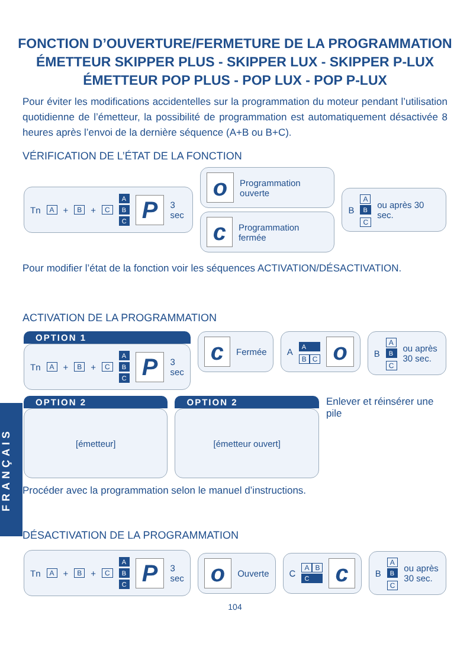FRANÇAIS
FONCTION D’OUVERTURE/FERMETURE DE LA PROGRAMMATION
ÉMETTEUR SKIPPER PLUS - SKIPPER LUX - SKIPPER P-LUX
ÉMETTEUR POP PLUS - POP LUX - POP P-LUX
Pour éviter les modifications accidentelles sur la programmation du moteur pendant l’utilisation quotidienne de l’émetteur, la possibilité de programmation est automatiquement désactivée 8 heures après l’envoi de la dernière séquence (A+B ou B+C).
VÉRIFICATION DE L’ÉTAT DE LA FONCTION
Tn A + B + C A
B
C P 3 sec
o Programmation ouverte
c Programmation fermée
B A
B
C ou après 30 sec.
Pour modifier l’état de la fonction voir les séquences ACTIVATION/DÉSACTIVATION.
ACTIVATION DE LA PROGRAMMATION
OPTION 1
Tn A + B + C A
B
C P 3 sec
c Fermée A A
B C o
B A
B
C ou après 30 sec.
OPTION 2
[émetteur]
OPTION 2
[émetteur ouvert]
Enlever et réinsérer une pile
Procéder avec la programmation selon le manuel d’instructions.
DÉSACTIVATION DE LA PROGRAMMATION
Tn A + B + C A
B
C P 3 sec
o Ouverte C A B
C c
B A
B
C ou après 30 sec.
104